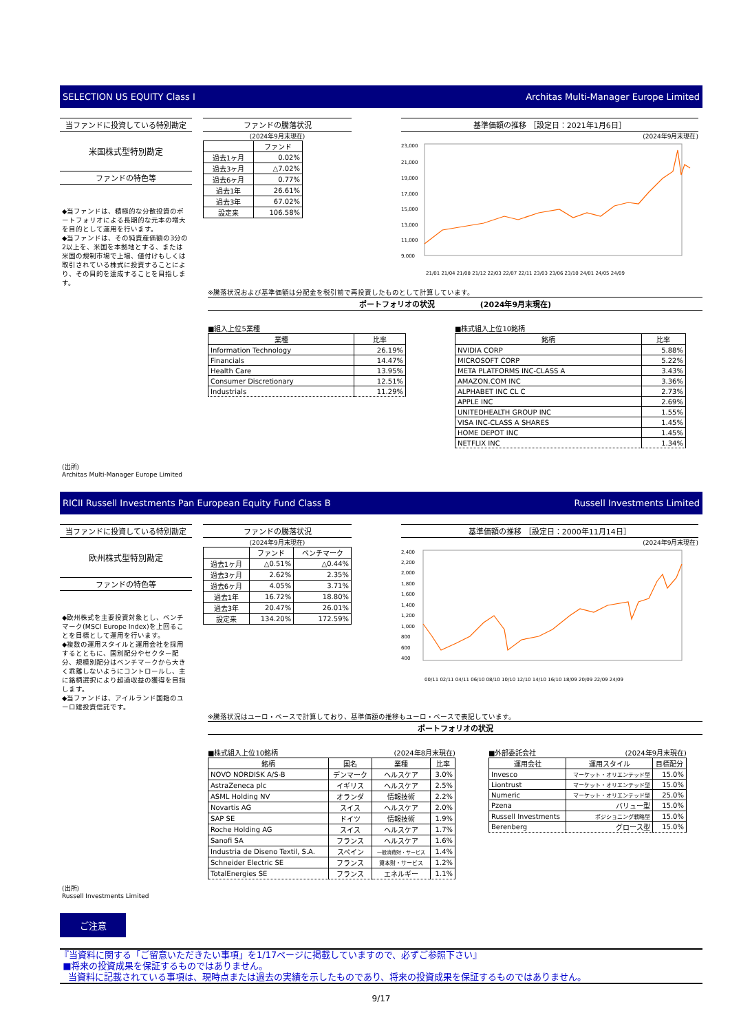SELECTION US EQUITY Class I Architas Multi-Manager Europe Limited
当ファンドに投資している特別勘定
米国株式型特別勘定
ファンドの特色等
◆当ファンドは、積極的な分散投資のポートフォリオによる長期的な元本の増大を目的として運用を行います。
◆当ファンドは、その純資産価額の3分の2以上を、米国を本拠地とする、または米国の規制市場で上場、値付けもしくは取引されている株式に投資することにより、その目的を達成することを目指します。
ファンドの騰落状況
(2024年9月末現在)
| | ファンド |
| --- | --- |
| 過去1ヶ月 | 0.02% |
| 過去3ヶ月 | △7.02% |
| 過去6ヶ月 | 0.77% |
| 過去1年 | 26.61% |
| 過去3年 | 67.02% |
| 設定来 | 106.58% |
基準価額の推移 ［設定日：2021年1月6日］
(2024年9月末現在)
23,000
21,000
19,000
17,000
15,000
13,000
11,000
9,000
21/01 21/04 21/08 21/12 22/03 22/07 22/11 23/03 23/06 23/10 24/01 24/05 24/09
※騰落状況および基準価額は分配金を税引前で再投資したものとして計算しています。
ポートフォリオの状況　　　　　　(2024年9月末現在)
■組入上位5業種
| 業種 | 比率 |
| --- | --- |
| Information Technology | 26.19% |
| Financials | 14.47% |
| Health Care | 13.95% |
| Consumer Discretionary | 12.51% |
| Industrials | 11.29% |
■株式組入上位10銘柄
| 銘柄 | 比率 |
| --- | --- |
| NVIDIA CORP | 5.88% |
| MICROSOFT CORP | 5.22% |
| META PLATFORMS INC-CLASS A | 3.43% |
| AMAZON.COM INC | 3.36% |
| ALPHABET INC CL C | 2.73% |
| APPLE INC | 2.69% |
| UNITEDHEALTH GROUP INC | 1.55% |
| VISA INC-CLASS A SHARES | 1.45% |
| HOME DEPOT INC | 1.45% |
| NETFLIX INC | 1.34% |
(出所)
Architas Multi-Manager Europe Limited
RICII Russell Investments Pan European Equity Fund Class B Russell Investments Limited
当ファンドに投資している特別勘定
欧州株式型特別勘定
ファンドの特色等
◆欧州株式を主要投資対象とし、ベンチマーク(MSCI Europe Index)を上回ることを目標として運用を行います。
◆複数の運用スタイルと運用会社を採用するとともに、国別配分やセクター配分、規模別配分はベンチマークから大きく乖離しないようにコントロールし、主に銘柄選択により超過収益の獲得を目指します。
◆当ファンドは、アイルランド国籍のユーロ建投資信託です。
ファンドの騰落状況
(2024年9月末現在)
| | ファンド | ベンチマーク |
| --- | --- | --- |
| 過去1ヶ月 | △0.51% | △0.44% |
| 過去3ヶ月 | 2.62% | 2.35% |
| 過去6ヶ月 | 4.05% | 3.71% |
| 過去1年 | 16.72% | 18.80% |
| 過去3年 | 20.47% | 26.01% |
| 設定来 | 134.20% | 172.59% |
基準価額の推移 ［設定日：2000年11月14日］
(2024年9月末現在)
2,400
2,200
2,000
1,800
1,600
1,400
1,200
1,000
800
600
400
00/11 02/11 04/11 06/10 08/10 10/10 12/10 14/10 16/10 18/09 20/09 22/09 24/09
※騰落状況はユーロ・ベースで計算しており、基準価額の推移もユーロ・ベースで表記しています。
ポートフォリオの状況
■株式組入上位10銘柄 (2024年8月末現在)
| 銘柄 | 国名 | 業種 | 比率 |
| --- | --- | --- | --- |
| NOVO NORDISK A/S-B | デンマーク | ヘルスケア | 3.0% |
| AstraZeneca plc | イギリス | ヘルスケア | 2.5% |
| ASML Holding NV | オランダ | 情報技術 | 2.2% |
| Novartis AG | スイス | ヘルスケア | 2.0% |
| SAP SE | ドイツ | 情報技術 | 1.9% |
| Roche Holding AG | スイス | ヘルスケア | 1.7% |
| Sanofi SA | フランス | ヘルスケア | 1.6% |
| Industria de Diseno Textil, S.A. | スペイン | 一般消費財・サービス | 1.4% |
| Schneider Electric SE | フランス | 資本財・サービス | 1.2% |
| TotalEnergies SE | フランス | エネルギー | 1.1% |
■外部委託会社 (2024年9月末現在)
| 運用会社 | 運用スタイル | 目標配分 |
| --- | --- | --- |
| Invesco | マーケット・オリエンテッド型 | 15.0% |
| Liontrust | マーケット・オリエンテッド型 | 15.0% |
| Numeric | マーケット・オリエンテッド型 | 25.0% |
| Pzena | バリュー型 | 15.0% |
| Russell Investments | ポジショニング戦略型 | 15.0% |
| Berenberg | グロース型 | 15.0% |
(出所)
Russell Investments Limited
ご注意
『当資料に関する「ご留意いただきたい事項」を1/17ページに掲載していますので、必ずご参照下さい』
■将来の投資成果を保証するものではありません。
当資料に記載されている事項は、現時点または過去の実績を示したものであり、将来の投資成果を保証するものではありません。
9/17